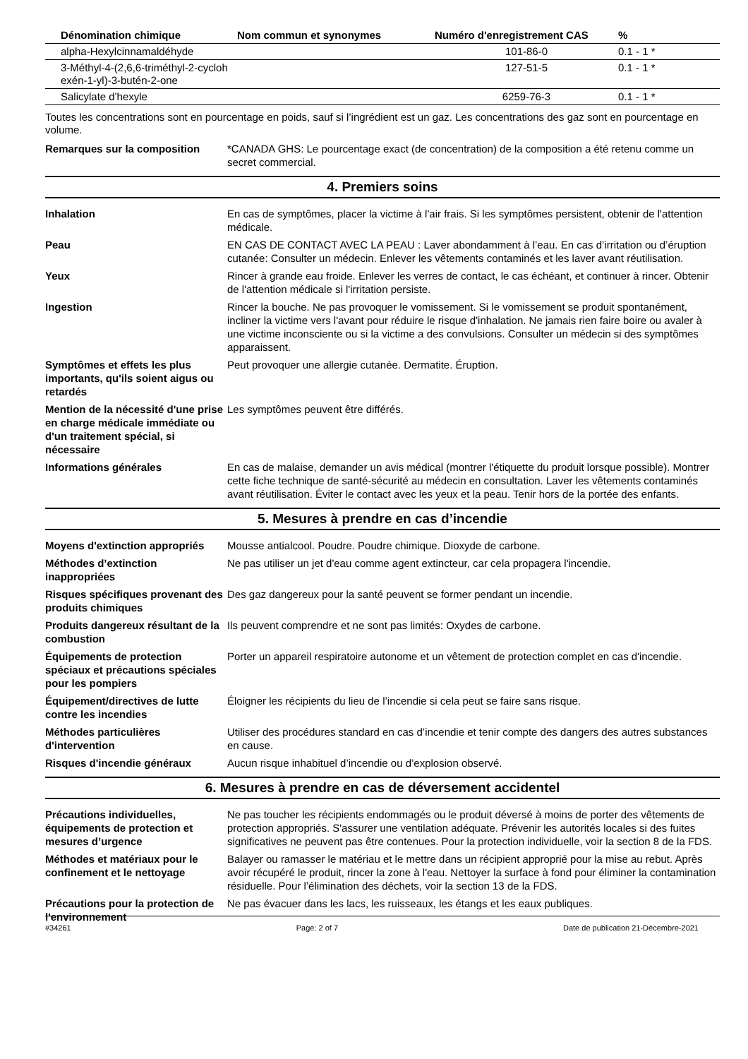| Dénomination chimique | Nom commun et synonymes | Numéro d'enregistrement CAS | % |
| --- | --- | --- | --- |
| alpha-Hexylcinnamaldéhyde | | 101-86-0 | 0.1 - 1 * |
| 3-Méthyl-4-(2,6,6-triméthyl-2-cycloh exén-1-yl)-3-butén-2-one | | 127-51-5 | 0.1 - 1 * |
| Salicylate d'hexyle | | 6259-76-3 | 0.1 - 1 * |
Toutes les concentrations sont en pourcentage en poids, sauf si l’ingrédient est un gaz. Les concentrations des gaz sont en pourcentage en volume.
Remarques sur la composition *CANADA GHS: Le pourcentage exact (de concentration) de la composition a été retenu comme un secret commercial.
4. Premiers soins
Inhalation En cas de symptômes, placer la victime à l'air frais. Si les symptômes persistent, obtenir de l'attention médicale.
Peau EN CAS DE CONTACT AVEC LA PEAU : Laver abondamment à l’eau. En cas d’irritation ou d’éruption cutanée: Consulter un médecin. Enlever les vêtements contaminés et les laver avant réutilisation.
Yeux Rincer à grande eau froide. Enlever les verres de contact, le cas échéant, et continuer à rincer. Obtenir de l'attention médicale si l'irritation persiste.
Ingestion Rincer la bouche. Ne pas provoquer le vomissement. Si le vomissement se produit spontanément, incliner la victime vers l'avant pour réduire le risque d'inhalation. Ne jamais rien faire boire ou avaler à une victime inconsciente ou si la victime a des convulsions. Consulter un médecin si des symptômes apparaissent.
Symptômes et effets les plus importants, qu'ils soient aigus ou retardés
Peut provoquer une allergie cutanée. Dermatite. Éruption.
Mention de la nécessité d'une prise en charge médicale immédiate ou d'un traitement spécial, si nécessaire
Les symptômes peuvent être différés.
Informations générales En cas de malaise, demander un avis médical (montrer l'étiquette du produit lorsque possible). Montrer cette fiche technique de santé-sécurité au médecin en consultation. Laver les vêtements contaminés avant réutilisation. Éviter le contact avec les yeux et la peau. Tenir hors de la portée des enfants.
5. Mesures à prendre en cas d’incendie
Moyens d'extinction appropriés
Mousse antialcool. Poudre. Poudre chimique. Dioxyde de carbone.
Méthodes d’extinction inappropriées
Ne pas utiliser un jet d'eau comme agent extincteur, car cela propagera l'incendie.
Risques spécifiques provenant des produits chimiques
Des gaz dangereux pour la santé peuvent se former pendant un incendie.
Produits dangereux résultant de la combustion
Ils peuvent comprendre et ne sont pas limités: Oxydes de carbone.
Équipements de protection spéciaux et précautions spéciales pour les pompiers
Porter un appareil respiratoire autonome et un vêtement de protection complet en cas d'incendie.
Équipement/directives de lutte contre les incendies
Éloigner les récipients du lieu de l’incendie si cela peut se faire sans risque.
Méthodes particulières d'intervention
Utiliser des procédures standard en cas d’incendie et tenir compte des dangers des autres substances en cause.
Risques d'incendie généraux Aucun risque inhabituel d’incendie ou d’explosion observé.
6. Mesures à prendre en cas de déversement accidentel
Précautions individuelles, équipements de protection et mesures d’urgence
Ne pas toucher les récipients endommagés ou le produit déversé à moins de porter des vêtements de protection appropriés. S'assurer une ventilation adéquate. Prévenir les autorités locales si des fuites significatives ne peuvent pas être contenues. Pour la protection individuelle, voir la section 8 de la FDS.
Méthodes et matériaux pour le confinement et le nettoyage
Balayer ou ramasser le matériau et le mettre dans un récipient approprié pour la mise au rebut. Après avoir récupéré le produit, rincer la zone à l'eau. Nettoyer la surface à fond pour éliminer la contamination résiduelle. Pour l’élimination des déchets, voir la section 13 de la FDS.
Précautions pour la protection de l'environnement
Ne pas évacuer dans les lacs, les ruisseaux, les étangs et les eaux publiques.
#34261 Page: 2 of 7 Date de publication 21-Décembre-2021